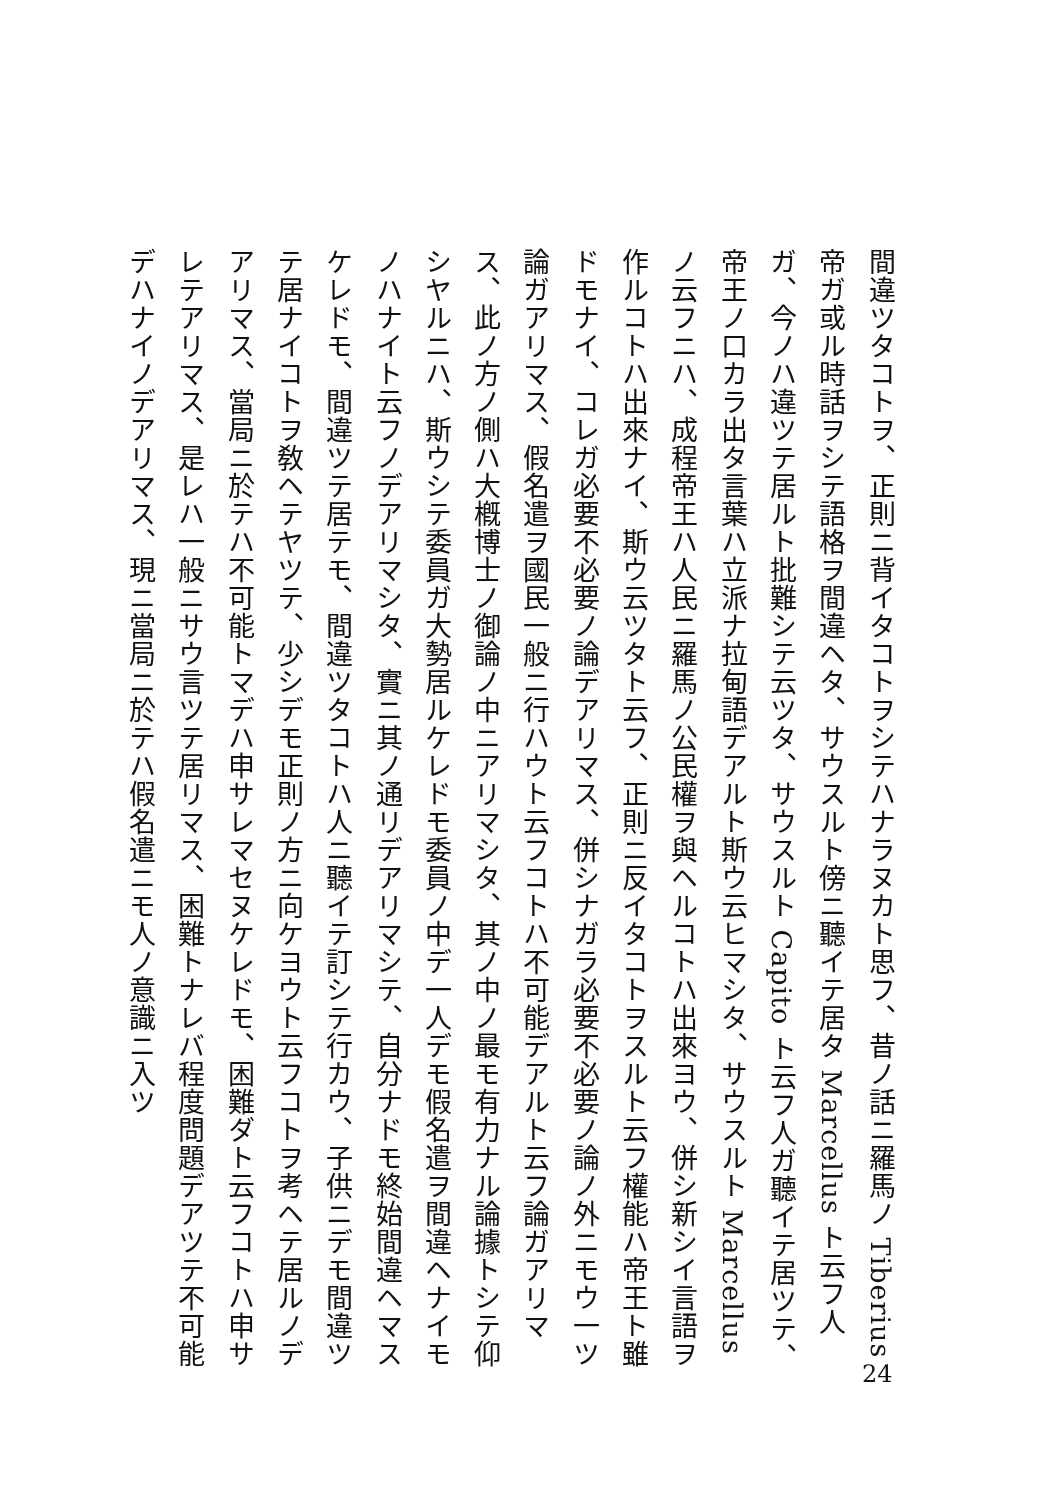間違ツタコトヲ、正則ニ背イタコトヲシテハナラヌカト思フ、昔ノ話ニ羅馬ノ Tiberius 帝ガ或ル時話ヲシテ語格ヲ間違ヘタ、サウスルト傍ニ聽イテ居タ Marcellus ト云フ人ガ、今ノハ違ツテ居ルト批難シテ云ツタ、サウスルト Capito ト云フ人ガ聽イテ居ツテ、帝王ノ口カラ出タ言葉ハ立派ナ拉甸語デアルト斯ウ云ヒマシタ、サウスルト Marcellus ノ云フニハ、成程帝王ハ人民ニ羅馬ノ公民權ヲ與ヘルコトハ出來ヨウ、併シ新シイ言語ヲ作ルコトハ出來ナイ、斯ウ云ツタト云フ、正則ニ反イタコトヲスルト云フ權能ハ帝王ト雖ドモナイ、コレガ必要不必要ノ論デアリマス、併シナガラ必要不必要ノ論ノ外ニモウ一ツ論ガアリマス、假名遣ヲ國民一般ニ行ハウト云フコトハ不可能デアルト云フ論ガアリマス、此ノ方ノ側ハ大槪博士ノ御論ノ中ニアリマシタ、其ノ中ノ最モ有力ナル論據トシテ仰シヤルニハ、斯ウシテ委員ガ大勢居ルケレドモ委員ノ中デ一人デモ假名遣ヲ間違ヘナイモノハナイト云フノデアリマシタ、實ニ其ノ通リデアリマシテ、自分ナドモ終始間違ヘマスケレドモ、間違ツテ居テモ、間違ツタコトハ人ニ聽イテ訂シテ行カウ、子供ニデモ間違ツテ居ナイコトヲ敎ヘテヤツテ、少シデモ正則ノ方ニ向ケヨウト云フコトヲ考ヘテ居ルノデアリマス、當局ニ於テハ不可能トマデハ申サレマセヌケレドモ、困難ダト云フコトハ申サレテアリマス、是レハ一般ニサウ言ツテ居リマス、困難トナレバ程度問題デアツテ不可能デハナイノデアリマス、現ニ當局ニ於テハ假名遣ニモ人ノ意識ニ入ツ
24